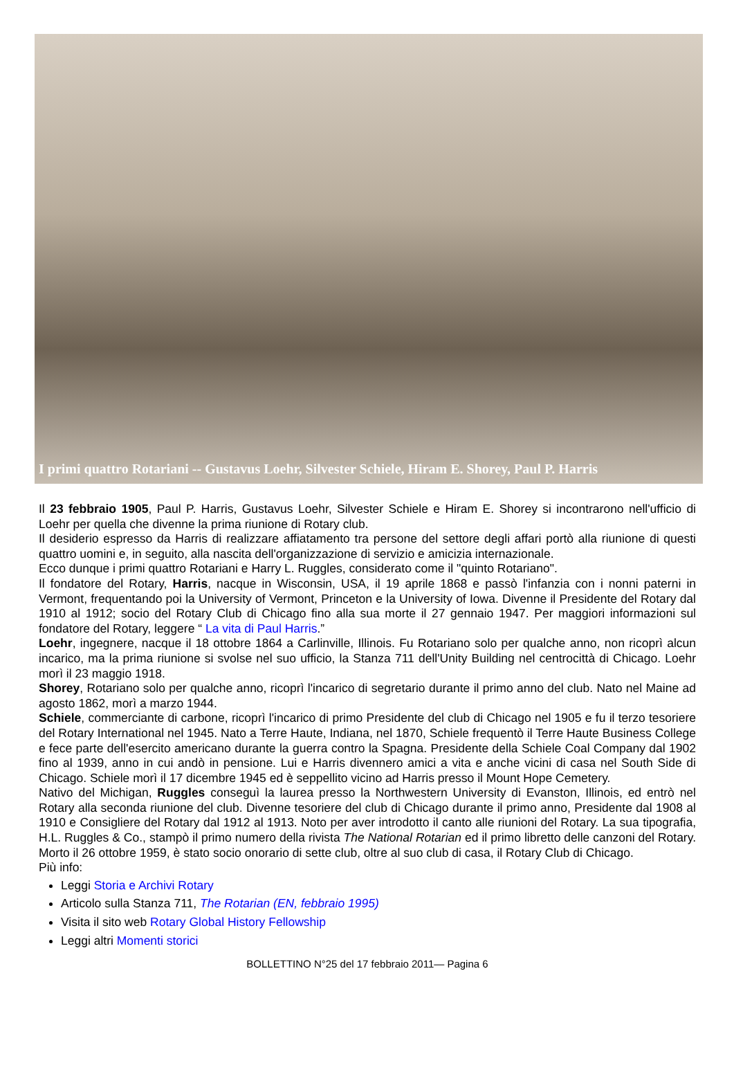I primi quattro Rotariani -- Gustavus Loehr, Silvester Schiele, Hiram E. Shorey, Paul P. Harris
Il 23 febbraio 1905, Paul P. Harris, Gustavus Loehr, Silvester Schiele e Hiram E. Shorey si incontrarono nell'ufficio di Loehr per quella che divenne la prima riunione di Rotary club.
Il desiderio espresso da Harris di realizzare affiatamento tra persone del settore degli affari portò alla riunione di questi quattro uomini e, in seguito, alla nascita dell'organizzazione di servizio e amicizia internazionale.
Ecco dunque i primi quattro Rotariani e Harry L. Ruggles, considerato come il "quinto Rotariano".
Il fondatore del Rotary, Harris, nacque in Wisconsin, USA, il 19 aprile 1868 e passò l'infanzia con i nonni paterni in Vermont, frequentando poi la University of Vermont, Princeton e la University of Iowa. Divenne il Presidente del Rotary dal 1910 al 1912; socio del Rotary Club di Chicago fino alla sua morte il 27 gennaio 1947. Per maggiori informazioni sul fondatore del Rotary, leggere “ La vita di Paul Harris.”
Loehr, ingegnere, nacque il 18 ottobre 1864 a Carlinville, Illinois. Fu Rotariano solo per qualche anno, non ricoprì alcun incarico, ma la prima riunione si svolse nel suo ufficio, la Stanza 711 dell'Unity Building nel centrocittà di Chicago. Loehr morì il 23 maggio 1918.
Shorey, Rotariano solo per qualche anno, ricoprì l'incarico di segretario durante il primo anno del club. Nato nel Maine ad agosto 1862, morì a marzo 1944.
Schiele, commerciante di carbone, ricoprì l'incarico di primo Presidente del club di Chicago nel 1905 e fu il terzo tesoriere del Rotary International nel 1945. Nato a Terre Haute, Indiana, nel 1870, Schiele frequentò il Terre Haute Business College e fece parte dell'esercito americano durante la guerra contro la Spagna. Presidente della Schiele Coal Company dal 1902 fino al 1939, anno in cui andò in pensione. Lui e Harris divennero amici a vita e anche vicini di casa nel South Side di Chicago. Schiele morì il 17 dicembre 1945 ed è seppellito vicino ad Harris presso il Mount Hope Cemetery.
Nativo del Michigan, Ruggles conseguì la laurea presso la Northwestern University di Evanston, Illinois, ed entrò nel Rotary alla seconda riunione del club. Divenne tesoriere del club di Chicago durante il primo anno, Presidente dal 1908 al 1910 e Consigliere del Rotary dal 1912 al 1913. Noto per aver introdotto il canto alle riunioni del Rotary. La sua tipografia, H.L. Ruggles & Co., stampò il primo numero della rivista The National Rotarian ed il primo libretto delle canzoni del Rotary. Morto il 26 ottobre 1959, è stato socio onorario di sette club, oltre al suo club di casa, il Rotary Club di Chicago.
Più info:
Leggi Storia e Archivi Rotary
Articolo sulla Stanza 711, The Rotarian (EN, febbraio 1995)
Visita il sito web Rotary Global History Fellowship
Leggi altri Momenti storici
BOLLETTINO N°25 del 17 febbraio 2011— Pagina 6